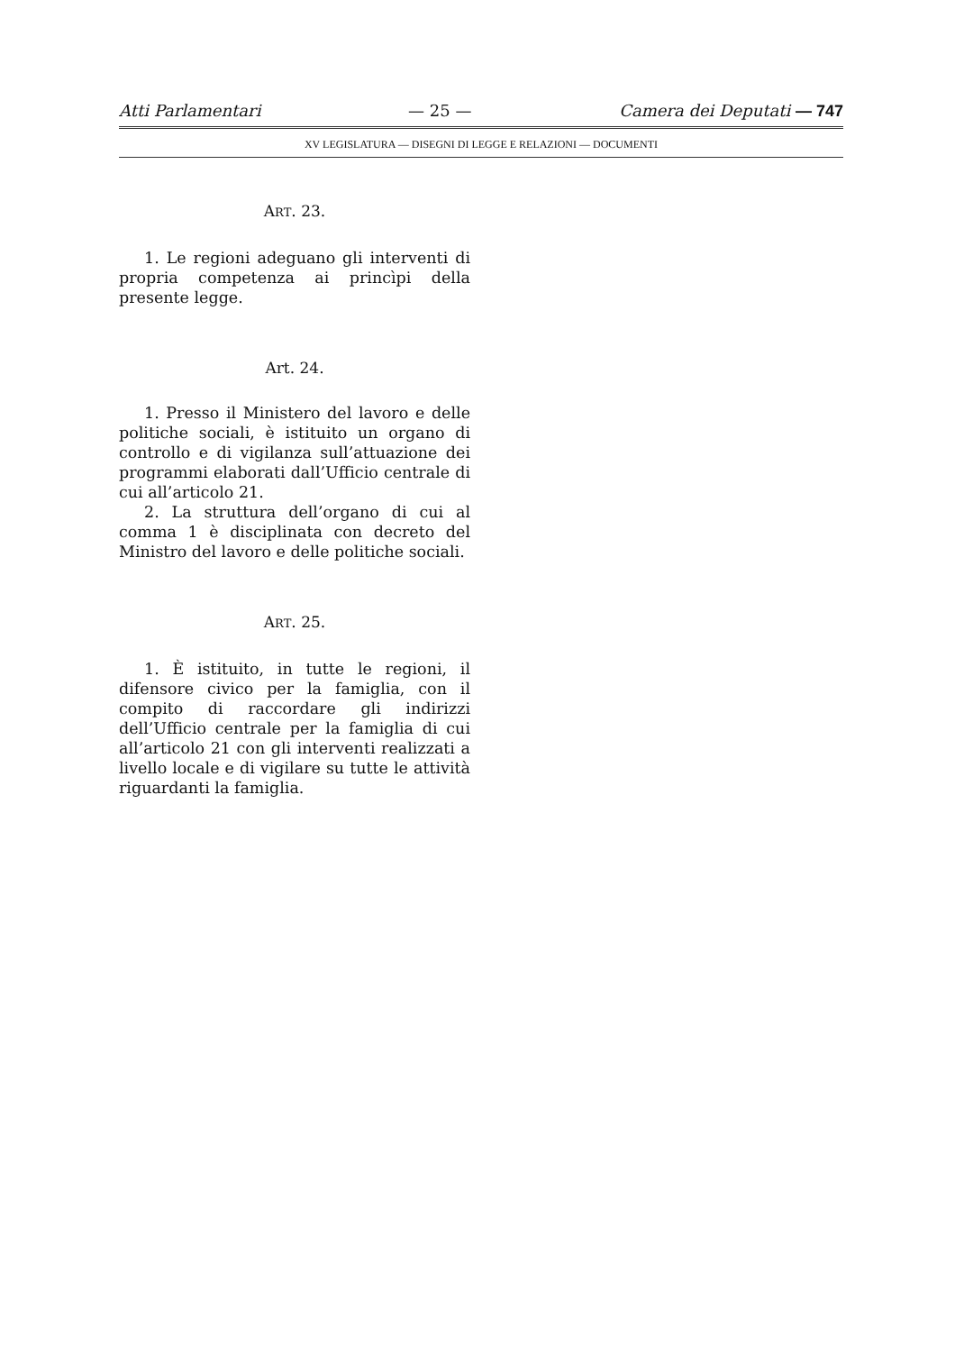Atti Parlamentari — 25 — Camera dei Deputati — 747
XV LEGISLATURA — DISEGNI DI LEGGE E RELAZIONI — DOCUMENTI
ART. 23.
1. Le regioni adeguano gli interventi di propria competenza ai princìpi della presente legge.
Art. 24.
1. Presso il Ministero del lavoro e delle politiche sociali, è istituito un organo di controllo e di vigilanza sull’attuazione dei programmi elaborati dall’Ufficio centrale di cui all’articolo 21.
2. La struttura dell’organo di cui al comma 1 è disciplinata con decreto del Ministro del lavoro e delle politiche sociali.
ART. 25.
1. È istituito, in tutte le regioni, il difensore civico per la famiglia, con il compito di raccordare gli indirizzi dell’Ufficio centrale per la famiglia di cui all’articolo 21 con gli interventi realizzati a livello locale e di vigilare su tutte le attività riguardanti la famiglia.